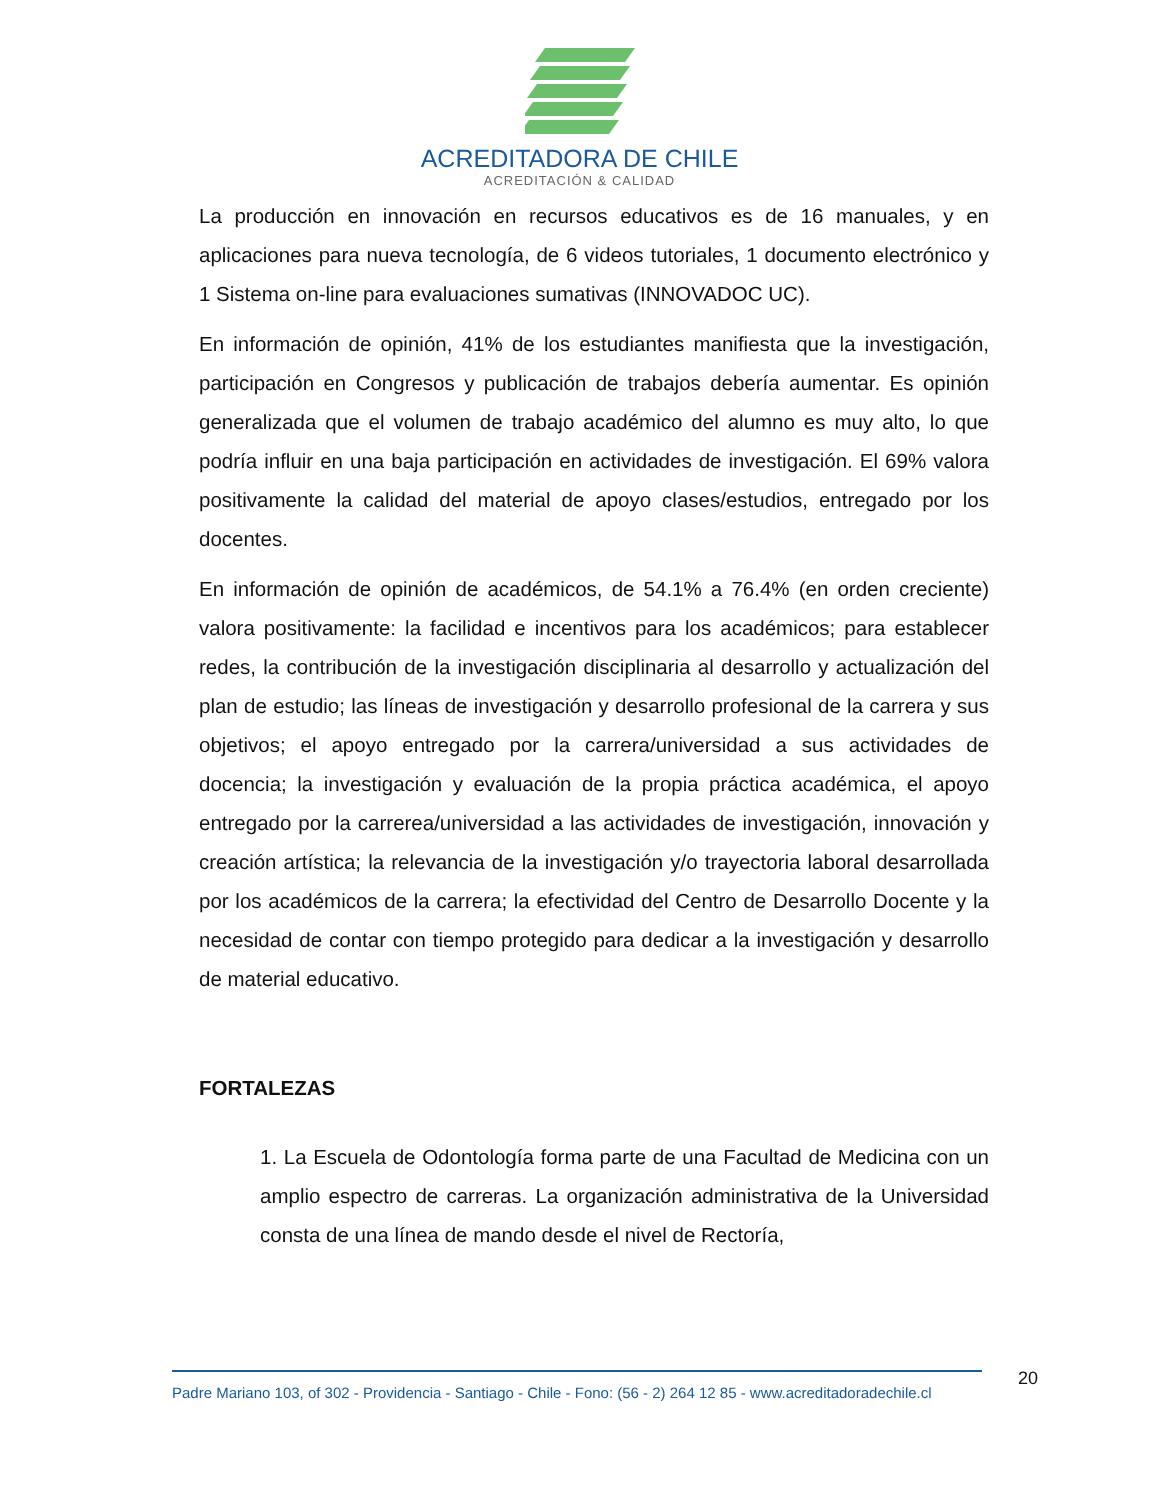ACREDITADORA DE CHILE
ACREDITACIÓN & CALIDAD
La producción en innovación en recursos educativos es de 16 manuales, y en aplicaciones para nueva tecnología, de 6 videos tutoriales, 1 documento electrónico y 1 Sistema on-line para evaluaciones sumativas (INNOVADOC UC).
En información de opinión, 41% de los estudiantes manifiesta que la investigación, participación en Congresos y publicación de trabajos debería aumentar. Es opinión generalizada que el volumen de trabajo académico del alumno es muy alto, lo que podría influir en una baja participación en actividades de investigación. El 69% valora positivamente la calidad del material de apoyo clases/estudios, entregado por los docentes.
En información de opinión de académicos, de 54.1% a 76.4% (en orden creciente) valora positivamente: la facilidad e incentivos para los académicos; para establecer redes, la contribución de la investigación disciplinaria al desarrollo y actualización del plan de estudio; las líneas de investigación y desarrollo profesional de la carrera y sus objetivos; el apoyo entregado por la carrera/universidad a sus actividades de docencia; la investigación y evaluación de la propia práctica académica, el apoyo entregado por la carrerea/universidad a las actividades de investigación, innovación y creación artística; la relevancia de la investigación y/o trayectoria laboral desarrollada por los académicos de la carrera; la efectividad del Centro de Desarrollo Docente y la necesidad de contar con tiempo protegido para dedicar a la investigación y desarrollo de material educativo.
FORTALEZAS
1. La Escuela de Odontología forma parte de una Facultad de Medicina con un amplio espectro de carreras. La organización administrativa de la Universidad consta de una línea de mando desde el nivel de Rectoría,
Padre Mariano 103, of 302 - Providencia - Santiago - Chile - Fono: (56 - 2) 264 12 85 - www.acreditadoradechile.cl
20